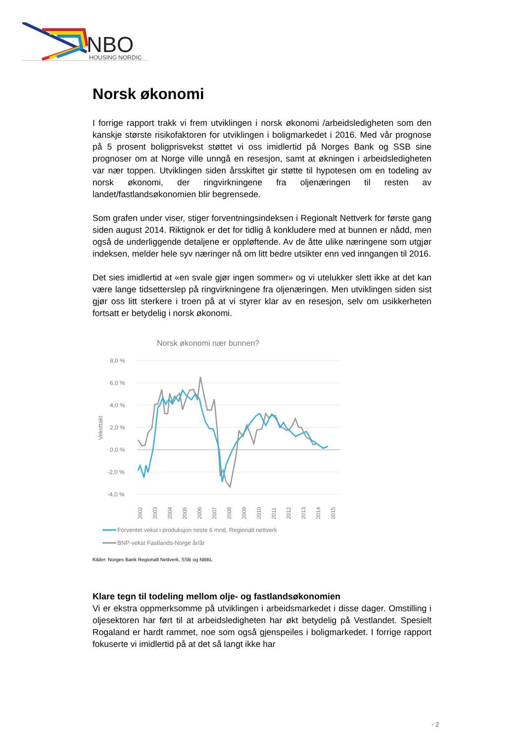NBO
HOUSING NORDIC
Norsk økonomi
I forrige rapport trakk vi frem utviklingen i norsk økonomi /arbeidsledigheten som den kanskje største risikofaktoren for utviklingen i boligmarkedet i 2016. Med vår prognose på 5 prosent boligprisvekst støttet vi oss imidlertid på Norges Bank og SSB sine prognoser om at Norge ville unngå en resesjon, samt at økningen i arbeidsledigheten var nær toppen. Utviklingen siden årsskiftet gir støtte til hypotesen om en todeling av norsk økonomi, der ringvirkningene fra oljenæringen til resten av landet/fastlandsøkonomien blir begrensede.
Som grafen under viser, stiger forventningsindeksen i Regionalt Nettverk for første gang siden august 2014. Riktignok er det for tidlig å konkludere med at bunnen er nådd, men også de underliggende detaljene er oppløftende. Av de åtte ulike næringene som utgjør indeksen, melder hele syv næringer nå om litt bedre utsikter enn ved inngangen til 2016.
Det sies imidlertid at «en svale gjør ingen sommer» og vi utelukker slett ikke at det kan være lange tidsetterslep på ringvirkningene fra oljenæringen. Men utviklingen siden sist gjør oss litt sterkere i troen på at vi styrer klar av en resesjon, selv om usikkerheten fortsatt er betydelig i norsk økonomi.
Norsk økonomi nær bunnen?
8,0 %
6,0 %
4,0 %
2,0 %
0,0 %
-2,0 %
-4,0 %
Veksttakt
2002
2003
2004
2005
2006
2007
2008
2009
2010
2011
2012
2013
2014
2015
Forventet vekst i produksjon neste 6 mnd, Regionalt nettverk
BNP-vekst Fastlands-Norge år/år
Kilder: Norges Bank Regionalt Nettverk, SSB og NBBL
Klare tegn til todeling mellom olje- og fastlandsøkonomien
Vi er ekstra oppmerksomme på utviklingen i arbeidsmarkedet i disse dager. Omstilling i oljesektoren har ført til at arbeidsledigheten har økt betydelig på Vestlandet. Spesielt Rogaland er hardt rammet, noe som også gjenspeiles i boligmarkedet. I forrige rapport fokuserte vi imidlertid på at det så langt ikke har
- 2